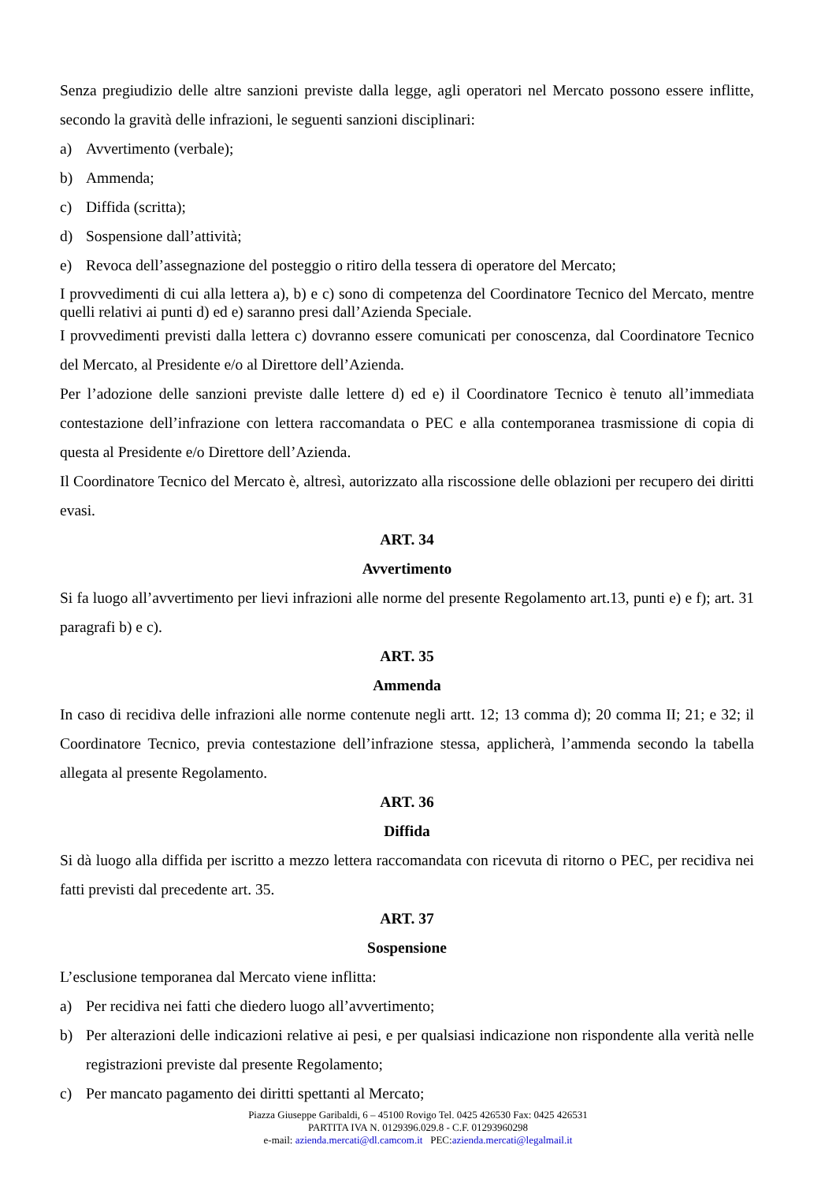Senza pregiudizio delle altre sanzioni previste dalla legge, agli operatori nel Mercato possono essere inflitte, secondo la gravità delle infrazioni, le seguenti sanzioni disciplinari:
a) Avvertimento (verbale);
b) Ammenda;
c) Diffida (scritta);
d) Sospensione dall’attività;
e) Revoca dell’assegnazione del posteggio o ritiro della tessera di operatore del Mercato;
I provvedimenti di cui alla lettera a), b) e c) sono di competenza del Coordinatore Tecnico del Mercato, mentre quelli relativi ai punti d) ed e) saranno presi dall’Azienda Speciale.
I provvedimenti previsti dalla lettera c) dovranno essere comunicati per conoscenza, dal Coordinatore Tecnico del Mercato, al Presidente e/o al Direttore dell’Azienda.
Per l’adozione delle sanzioni previste dalle lettere d) ed e) il Coordinatore Tecnico è tenuto all’immediata contestazione dell’infrazione con lettera raccomandata o PEC e alla contemporanea trasmissione di copia di questa al Presidente e/o Direttore dell’Azienda.
Il Coordinatore Tecnico del Mercato è, altresì, autorizzato alla riscossione delle oblazioni per recupero dei diritti evasi.
ART. 34
Avvertimento
Si fa luogo all’avvertimento per lievi infrazioni alle norme del presente Regolamento art.13, punti e) e f); art. 31 paragrafi b) e c).
ART. 35
Ammenda
In caso di recidiva delle infrazioni alle norme contenute negli artt. 12; 13 comma d); 20 comma II; 21; e 32; il Coordinatore Tecnico, previa contestazione dell’infrazione stessa, applicherà, l’ammenda secondo la tabella allegata al presente Regolamento.
ART. 36
Diffida
Si dà luogo alla diffida per iscritto a mezzo lettera raccomandata con ricevuta di ritorno o PEC, per recidiva nei fatti previsti dal precedente art. 35.
ART. 37
Sospensione
L’esclusione temporanea dal Mercato viene inflitta:
a) Per recidiva nei fatti che diedero luogo all’avvertimento;
b) Per alterazioni delle indicazioni relative ai pesi, e per qualsiasi indicazione non rispondente alla verità nelle registrazioni previste dal presente Regolamento;
c) Per mancato pagamento dei diritti spettanti al Mercato;
Piazza Giuseppe Garibaldi, 6 – 45100 Rovigo Tel. 0425 426530 Fax: 0425 426531
PARTITA IVA N. 0129396.029.8 - C.F. 01293960298
e-mail: azienda.mercati@dl.camcom.it PEC:azienda.mercati@legalmail.it